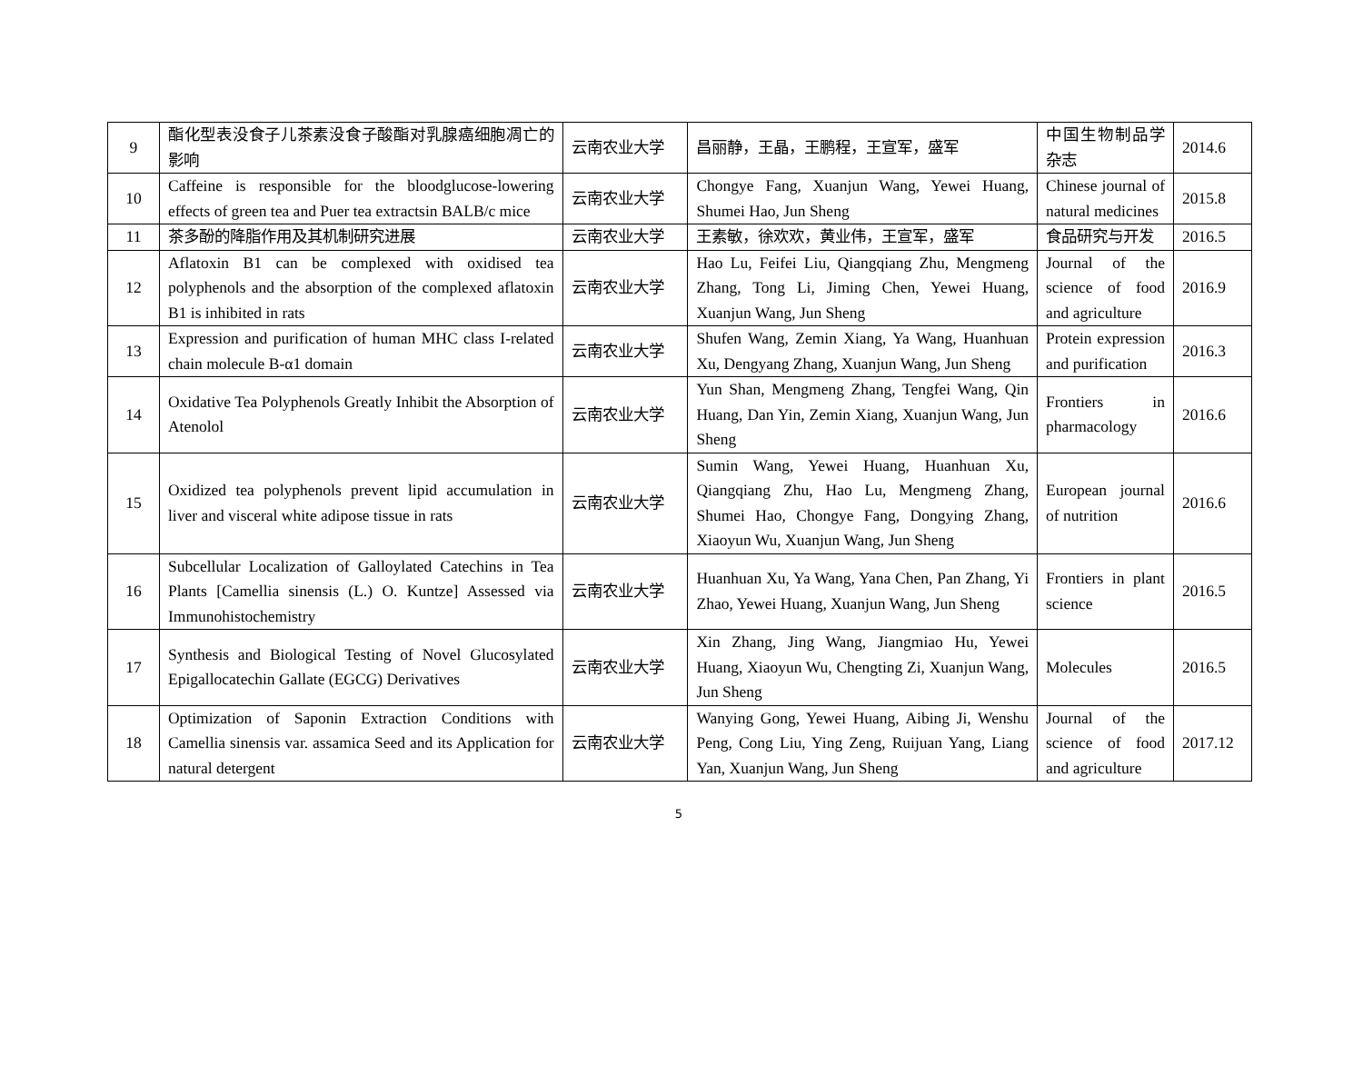| 9 | 酯化型表没食子儿茶素没食子酸酯对乳腺癌细胞凋亡的影响 | 云南农业大学 | 昌丽静，王晶，王鹏程，王宣军，盛军 | 中国生物制品学杂志 | 2014.6 |
| 10 | Caffeine is responsible for the bloodglucose-lowering effects of green tea and Puer tea extractsin BALB/c mice | 云南农业大学 | Chongye Fang, Xuanjun Wang, Yewei Huang, Shumei Hao, Jun Sheng | Chinese journal of natural medicines | 2015.8 |
| 11 | 茶多酚的降脂作用及其机制研究进展 | 云南农业大学 | 王素敏，徐欢欢，黄业伟，王宣军，盛军 | 食品研究与开发 | 2016.5 |
| 12 | Aflatoxin B1 can be complexed with oxidised tea polyphenols and the absorption of the complexed aflatoxin B1 is inhibited in rats | 云南农业大学 | Hao Lu, Feifei Liu, Qiangqiang Zhu, Mengmeng Zhang, Tong Li, Jiming Chen, Yewei Huang, Xuanjun Wang, Jun Sheng | Journal of the science of food and agriculture | 2016.9 |
| 13 | Expression and purification of human MHC class I-related chain molecule B-α1 domain | 云南农业大学 | Shufen Wang, Zemin Xiang, Ya Wang, Huanhuan Xu, Dengyang Zhang, Xuanjun Wang, Jun Sheng | Protein expression and purification | 2016.3 |
| 14 | Oxidative Tea Polyphenols Greatly Inhibit the Absorption of Atenolol | 云南农业大学 | Yun Shan, Mengmeng Zhang, Tengfei Wang, Qin Huang, Dan Yin, Zemin Xiang, Xuanjun Wang, Jun Sheng | Frontiers in pharmacology | 2016.6 |
| 15 | Oxidized tea polyphenols prevent lipid accumulation in liver and visceral white adipose tissue in rats | 云南农业大学 | Sumin Wang, Yewei Huang, Huanhuan Xu, Qiangqiang Zhu, Hao Lu, Mengmeng Zhang, Shumei Hao, Chongye Fang, Dongying Zhang, Xiaoyun Wu, Xuanjun Wang, Jun Sheng | European journal of nutrition | 2016.6 |
| 16 | Subcellular Localization of Galloylated Catechins in Tea Plants [Camellia sinensis (L.) O. Kuntze] Assessed via Immunohistochemistry | 云南农业大学 | Huanhuan Xu, Ya Wang, Yana Chen, Pan Zhang, Yi Zhao, Yewei Huang, Xuanjun Wang, Jun Sheng | Frontiers in plant science | 2016.5 |
| 17 | Synthesis and Biological Testing of Novel Glucosylated Epigallocatechin Gallate (EGCG) Derivatives | 云南农业大学 | Xin Zhang, Jing Wang, Jiangmiao Hu, Yewei Huang, Xiaoyun Wu, Chengting Zi, Xuanjun Wang, Jun Sheng | Molecules | 2016.5 |
| 18 | Optimization of Saponin Extraction Conditions with Camellia sinensis var. assamica Seed and its Application for natural detergent | 云南农业大学 | Wanying Gong, Yewei Huang, Aibing Ji, Wenshu Peng, Cong Liu, Ying Zeng, Ruijuan Yang, Liang Yan, Xuanjun Wang, Jun Sheng | Journal of the science of food and agriculture | 2017.12 |
5